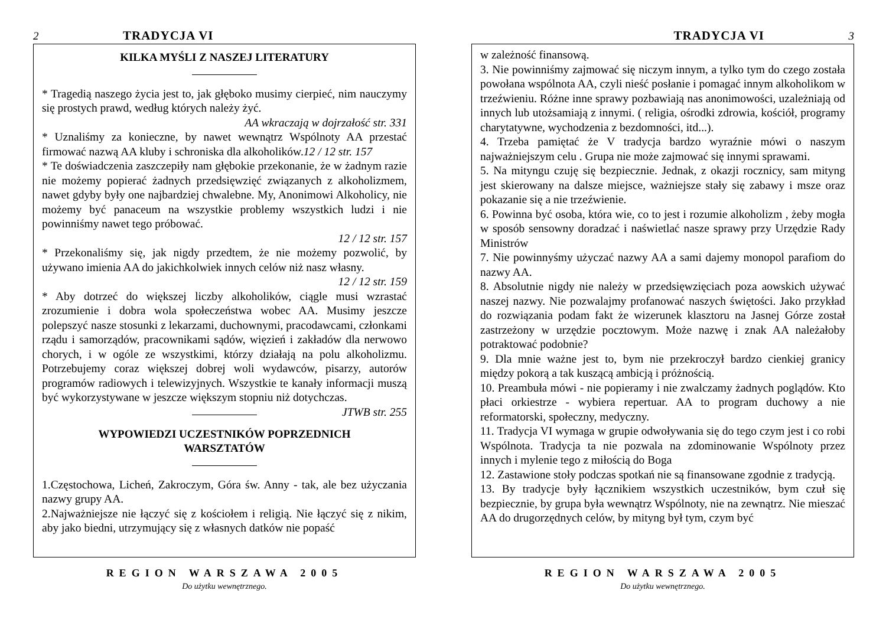2 TRADYCJA VI
KILKA MYŚLI Z NASZEJ LITERATURY
* Tragedią naszego życia jest to, jak głęboko musimy cierpieć, nim nauczymy się prostych prawd, według których należy żyć.
AA wkraczają w dojrzałość str. 331
* Uznaliśmy za konieczne, by nawet wewnątrz Wspólnoty AA przestać firmować nazwą AA kluby i schroniska dla alkoholików.12 / 12 str. 157
* Te doświadczenia zaszczepiły nam głębokie przekonanie, że w żadnym razie nie możemy popierać żadnych przedsięwzięć związanych z alkoholizmem, nawet gdyby były one najbardziej chwalebne. My, Anonimowi Alkoholicy, nie możemy być panaceum na wszystkie problemy wszystkich ludzi i nie powinniśmy nawet tego próbować.
12 / 12 str. 157
* Przekonaliśmy się, jak nigdy przedtem, że nie możemy pozwolić, by używano imienia AA do jakichkolwiek innych celów niż nasz własny.
12 / 12 str. 159
* Aby dotrzeć do większej liczby alkoholików, ciągle musi wzrastać zrozumienie i dobra wola społeczeństwa wobec AA. Musimy jeszcze polepszyć nasze stosunki z lekarzami, duchownymi, pracodawcami, członkami rządu i samorządów, pracownikami sądów, więzień i zakładów dla nerwowo chorych, i w ogóle ze wszystkimi, którzy działają na polu alkoholizmu. Potrzebujemy coraz większej dobrej woli wydawców, pisarzy, autorów programów radiowych i telewizyjnych. Wszystkie te kanały informacji muszą być wykorzystywane w jeszcze większym stopniu niż dotychczas. JTWB str. 255
WYPOWIEDZI UCZESTNIKÓW POPRZEDNICH
WARSZTATÓW
1.Częstochowa, Licheń, Zakroczym, Góra św. Anny - tak, ale bez użyczania nazwy grupy AA.
2.Najważniejsze nie łączyć się z kościołem i religią. Nie łączyć się z nikim, aby jako biedni, utrzymujący się z własnych datków nie popaść
REGION WARSZAWA 2005
Do użytku wewnętrznego.
TRADYCJA VI 3
w zależność finansową.
3. Nie powinniśmy zajmować się niczym innym, a tylko tym do czego została powołana wspólnota AA, czyli nieść posłanie i pomagać innym alkoholikom w trzeźwieniu. Różne inne sprawy pozbawiają nas anonimowości, uzależniają od innych lub utożsamiają z innymi. ( religia, ośrodki zdrowia, kościół, programy charytatywne, wychodzenia z bezdomności, itd...).
4. Trzeba pamiętać że V tradycja bardzo wyraźnie mówi o naszym najważniejszym celu . Grupa nie może zajmować się innymi sprawami.
5. Na mityngu czuję się bezpiecznie. Jednak, z okazji rocznicy, sam mityng jest skierowany na dalsze miejsce, ważniejsze stały się zabawy i msze oraz pokazanie się a nie trzeźwienie.
6. Powinna być osoba, która wie, co to jest i rozumie alkoholizm , żeby mogła w sposób sensowny doradzać i naświetlać nasze sprawy przy Urzędzie Rady Ministrów
7. Nie powinnyśmy użyczać nazwy AA a sami dajemy monopol parafiom do nazwy AA.
8. Absolutnie nigdy nie należy w przedsięwzięciach poza aowskich używać naszej nazwy. Nie pozwalajmy profanować naszych świętości. Jako przykład do rozwiązania podam fakt że wizerunek klasztoru na Jasnej Górze został zastrzeżony w urzędzie pocztowym. Może nazwę i znak AA należałoby potraktować podobnie?
9. Dla mnie ważne jest to, bym nie przekroczył bardzo cienkiej granicy między pokorą a tak kuszącą ambicją i próżnością.
10. Preambuła mówi - nie popieramy i nie zwalczamy żadnych poglądów. Kto płaci orkiestrze - wybiera repertuar. AA to program duchowy a nie reformatorski, społeczny, medyczny.
11. Tradycja VI wymaga w grupie odwoływania się do tego czym jest i co robi Wspólnota. Tradycja ta nie pozwala na zdominowanie Wspólnoty przez innych i mylenie tego z miłością do Boga
12. Zastawione stoły podczas spotkań nie są finansowane zgodnie z tradycją.
13. By tradycje były łącznikiem wszystkich uczestników, bym czuł się bezpiecznie, by grupa była wewnątrz Wspólnoty, nie na zewnątrz. Nie mieszać AA do drugorzędnych celów, by mityng był tym, czym być
REGION WARSZAWA 2005
Do użytku wewnętrznego.